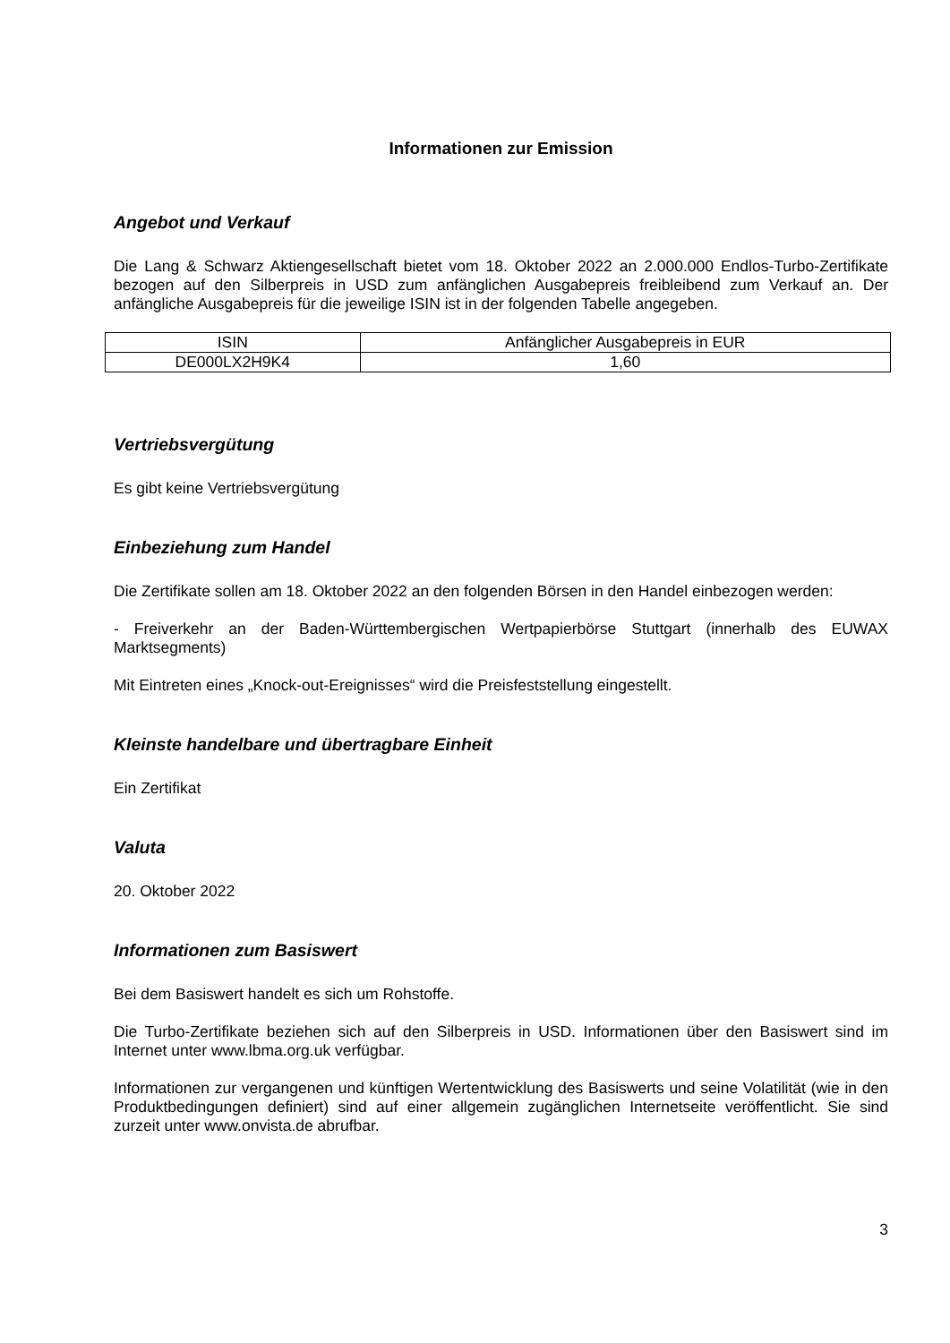Informationen zur Emission
Angebot und Verkauf
Die Lang & Schwarz Aktiengesellschaft bietet vom 18. Oktober 2022 an 2.000.000 Endlos-Turbo-Zertifikate bezogen auf den Silberpreis in USD zum anfänglichen Ausgabepreis freibleibend zum Verkauf an. Der anfängliche Ausgabepreis für die jeweilige ISIN ist in der folgenden Tabelle angegeben.
| ISIN | Anfänglicher Ausgabepreis in EUR |
| DE000LX2H9K4 | 1,60 |
Vertriebsvergütung
Es gibt keine Vertriebsvergütung
Einbeziehung zum Handel
Die Zertifikate sollen am 18. Oktober 2022 an den folgenden Börsen in den Handel einbezogen werden:
- Freiverkehr an der Baden-Württembergischen Wertpapierbörse Stuttgart (innerhalb des EUWAX Marktsegments)
Mit Eintreten eines „Knock-out-Ereignisses“ wird die Preisfeststellung eingestellt.
Kleinste handelbare und übertragbare Einheit
Ein Zertifikat
Valuta
20. Oktober 2022
Informationen zum Basiswert
Bei dem Basiswert handelt es sich um Rohstoffe.
Die Turbo-Zertifikate beziehen sich auf den Silberpreis in USD. Informationen über den Basiswert sind im Internet unter www.lbma.org.uk verfügbar.
Informationen zur vergangenen und künftigen Wertentwicklung des Basiswerts und seine Volatilität (wie in den Produktbedingungen definiert) sind auf einer allgemein zugänglichen Internetseite veröffentlicht. Sie sind zurzeit unter www.onvista.de abrufbar.
3